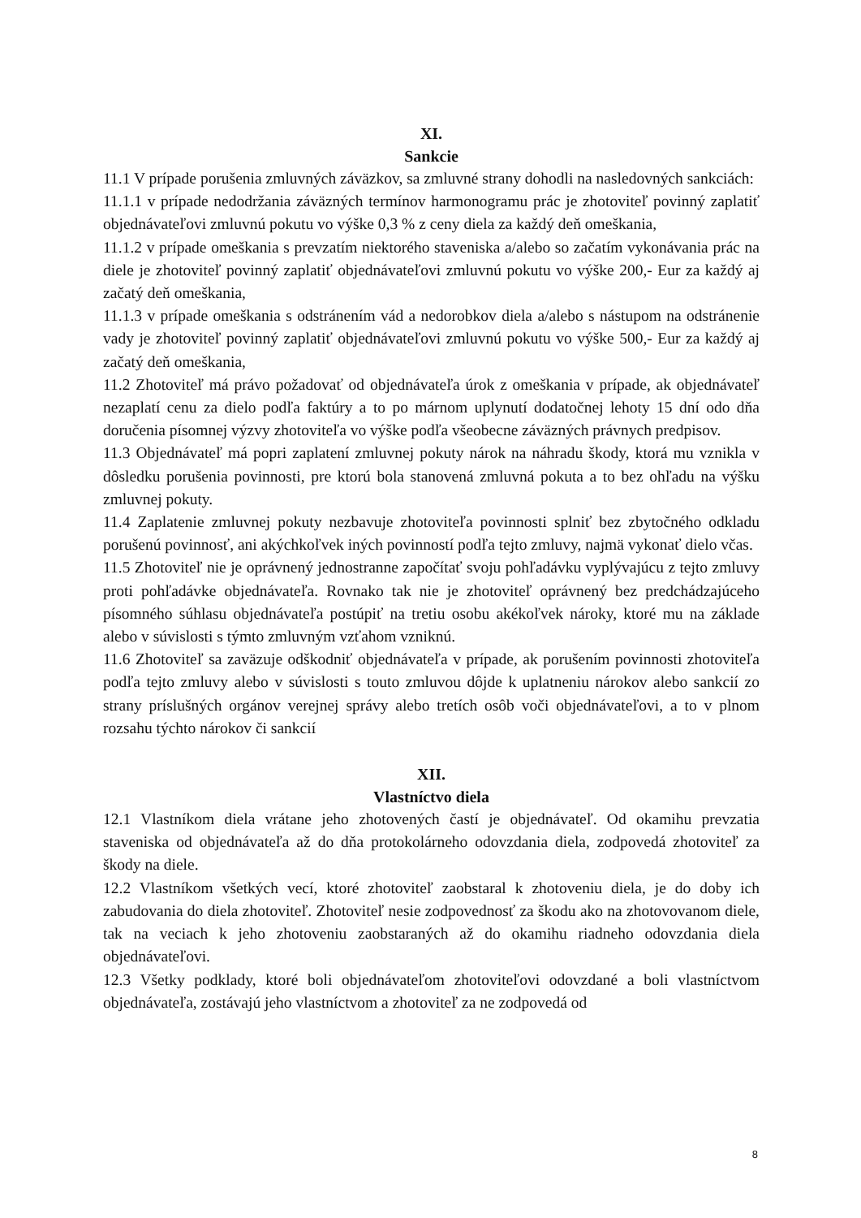XI.
Sankcie
11.1 V prípade porušenia zmluvných záväzkov, sa zmluvné strany dohodli na nasledovných sankciách:
11.1.1 v prípade nedodržania záväzných termínov harmonogramu prác je zhotoviteľ povinný zaplatiť objednávateľovi zmluvnú pokutu vo výške 0,3 % z ceny diela za každý deň omeškania,
11.1.2 v prípade omeškania s prevzatím niektorého staveniska a/alebo so začatím vykonávania prác na diele je zhotoviteľ povinný zaplatiť objednávateľovi zmluvnú pokutu vo výške 200,- Eur za každý aj začatý deň omeškania,
11.1.3 v prípade omeškania s odstránením vád a nedorobkov diela a/alebo s nástupom na odstránenie vady je zhotoviteľ povinný zaplatiť objednávateľovi zmluvnú pokutu vo výške 500,- Eur za každý aj začatý deň omeškania,
11.2 Zhotoviteľ má právo požadovať od objednávateľa úrok z omeškania v prípade, ak objednávateľ nezaplatí cenu za dielo podľa faktúry a to po márnom uplynutí dodatočnej lehoty 15 dní odo dňa doručenia písomnej výzvy zhotoviteľa vo výške podľa všeobecne záväzných právnych predpisov.
11.3 Objednávateľ má popri zaplatení zmluvnej pokuty nárok na náhradu škody, ktorá mu vznikla v dôsledku porušenia povinnosti, pre ktorú bola stanovená zmluvná pokuta a to bez ohľadu na výšku zmluvnej pokuty.
11.4 Zaplatenie zmluvnej pokuty nezbavuje zhotoviteľa povinnosti splniť bez zbytočného odkladu porušenú povinnosť, ani akýchkoľvek iných povinností podľa tejto zmluvy, najmä vykonať dielo včas.
11.5 Zhotoviteľ nie je oprávnený jednostranne započítať svoju pohľadávku vyplývajúcu z tejto zmluvy proti pohľadávke objednávateľa. Rovnako tak nie je zhotoviteľ oprávnený bez predchádzajúceho písomného súhlasu objednávateľa postúpiť na tretiu osobu akékoľvek nároky, ktoré mu na základe alebo v súvislosti s týmto zmluvným vzťahom vzniknú.
11.6 Zhotoviteľ sa zaväzuje odškodniť objednávateľa v prípade, ak porušením povinnosti zhotoviteľa podľa tejto zmluvy alebo v súvislosti s touto zmluvou dôjde k uplatneniu nárokov alebo sankcií zo strany príslušných orgánov verejnej správy alebo tretích osôb voči objednávateľovi, a to v plnom rozsahu týchto nárokov či sankcií
XII.
Vlastníctvo diela
12.1 Vlastníkom diela vrátane jeho zhotovených častí je objednávateľ. Od okamihu prevzatia staveniska od objednávateľa až do dňa protokolárneho odovzdania diela, zodpovedá zhotoviteľ za škody na diele.
12.2 Vlastníkom všetkých vecí, ktoré zhotoviteľ zaobstaral k zhotoveniu diela, je do doby ich zabudovania do diela zhotoviteľ. Zhotoviteľ nesie zodpovednosť za škodu ako na zhotovovanom diele, tak na veciach k jeho zhotoveniu zaobstaraných až do okamihu riadneho odovzdania diela objednávateľovi.
12.3 Všetky podklady, ktoré boli objednávateľom zhotoviteľovi odovzdané a boli vlastníctvom objednávateľa, zostávajú jeho vlastníctvom a zhotoviteľ za ne zodpovedá od
8